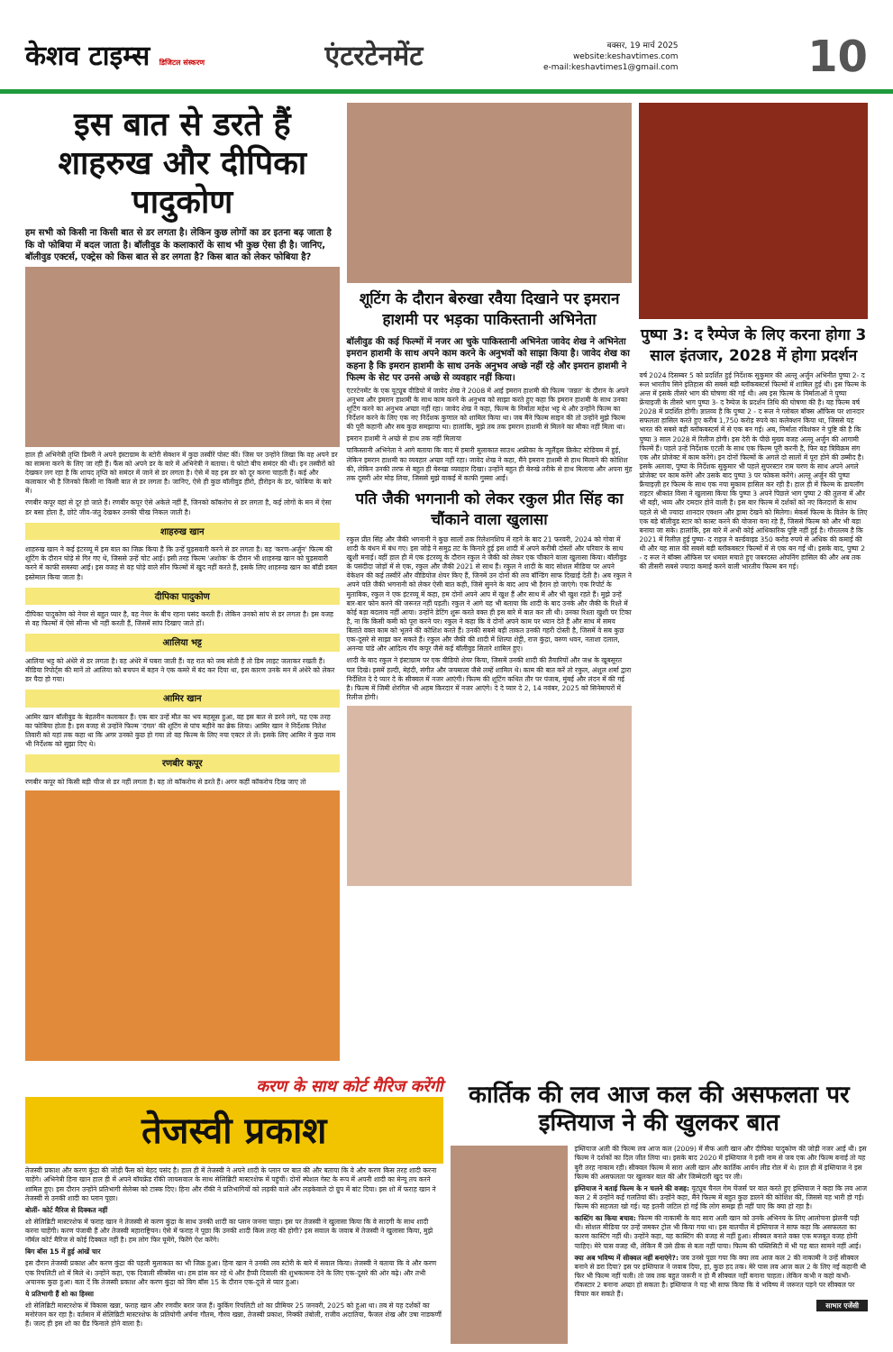केशव टाइम्स डिजिटल संस्करण
एंटरटेनमेंट
बक्सर, 19 मार्च 2025
website:keshavtimes.com
e-mail:keshavtimes1@gmail.com
10
इस बात से डरते हैं शाहरुख और दीपिका पादुकोण
हम सभी को किसी ना किसी बात से डर लगता है। लेकिन कुछ लोगों का डर इतना बढ़ जाता है कि वो फोबिया में बदल जाता है। बॉलीवुड के कलाकारों के साथ भी कुछ ऐसा ही है। जानिए, बॉलीवुड एक्टर्स, एक्ट्रेस को किस बात से डर लगता है? किस बात को लेकर फोबिया है?
हाल ही अभिनेत्री तृप्ति डिमरी ने अपने इंस्टाग्राम के स्टोरी सेक्शन में कुछ तस्वीरें पोस्ट कीं। जिस पर उन्होंने लिखा कि वह अपने डर का सामना करने के लिए जा रही हैं। फैंस को अपने डर के बारे में अभिनेत्री ने बताया। ये फोटो बीच समंदर की थीं। इन तस्वीरों को देखकर लग रहा है कि शायद तृप्ति को समंदर में जाने से डर लगता है। ऐसे में वह इस डर को दूर करना चाहती हैं। कई और कलाकार भी है जिनको किसी ना किसी बात से डर लगता है। जानिए, ऐसे ही कुछ बॉलीवुड हीरो, हीरोइन के डर, फोबिया के बारे में।
रणबीर कपूर वहां से दूर हो जाते हैं। रणबीर कपूर ऐसे अकेले नहीं हैं, जिनको कॉकरोच से डर लगता है, कई लोगों के मन में ऐसा डर बसा होता है, छोटे जीव-जंतु देखकर उनकी चीख निकल जाती है।
शाहरुख खान
शाहरुख खान ने कई इंटरव्यू में इस बात का जिक्र किया है कि उन्हें घुड़सवारी करने से डर लगता है। वह 'करण-अर्जुन' फिल्म की शूटिंग के दौरान घोड़े से गिर गए थे, जिससे उन्हें चोट आई। इसी तरह फिल्म 'अशोक' के दौरान भी शाहरुख खान को घुड़सवारी करने में काफी समस्या आई। इस वजह से वह घोड़े वाले सीन फिल्मों में खुद नहीं करते हैं, इसके लिए शाहरुख खान का बॉडी डबल इस्तेमाल किया जाता है।
दीपिका पादुकोण
दीपिका पादुकोण को नेचर से बहुत प्यार है, वह नेचर के बीच रहना पसंद करती हैं। लेकिन उनको सांप से डर लगता है। इस वजह से वह फिल्मों में ऐसे सीन्स भी नहीं करती हैं, जिसमें सांप दिखाए जाते हों।
आलिया भट्ट
आलिया भट्ट को अंधेरे से डर लगता है। वह अंधेरे में घबरा जाती हैं। वह रात को जब सोती हैं तो डिम लाइट जलाकर रखती हैं। मीडिया रिपोर्ट्स की मानें तो आलिया को बचपन में बहन ने एक कमरे में बंद कर दिया था, इस कारण उनके मन में अंधेरे को लेकर डर पैदा हो गया।
आमिर खान
आमिर खान बॉलीवुड के बेहतरीन कलाकार हैं। एक बार उन्हें मौत का भय महसूस हुआ, वह इस बात से डरने लगे, यह एक तरह का फोबिया होता है। इस वजह से उन्होंने फिल्म 'दंगल' की शूटिंग से पांच महीने का ब्रेक लिया। आमिर खान ने निर्देशक नितेश तिवारी को यहां तक कहा था कि अगर उनको कुछ हो गया तो वह फिल्म के लिए नया एक्टर ले लें। इसके लिए आमिर ने कुछ नाम भी निर्देशक को सुझा दिए थे।
रणबीर कपूर
रणबीर कपूर को किसी बड़ी चीज से डर नहीं लगता है। वह तो कॉकरोच से डरते हैं। अगर कहीं कॉकरोच दिख जाए तो
शूटिंग के दौरान बेरुखा रवैया दिखाने पर इमरान हाशमी पर भड़का पाकिस्तानी अभिनेता
बॉलीवुड की कई फिल्मों में नजर आ चुके पाकिस्तानी अभिनेता जावेद शेख ने अभिनेता इमरान हाशमी के साथ अपने काम करने के अनुभवों को साझा किया है। जावेद शेख का कहना है कि इमरान हाशमी के साथ उनके अनुभव अच्छे नहीं रहे और इमरान हाशमी ने फिल्म के सेट पर उनसे अच्छे से व्यवहार नहीं किया।
एंटरटेनमेंट के एक यूट्यूब वीडियो में जावेद शेख ने 2008 में आई इमरान हाशमी की फिल्म 'जन्नत' के दौरान के अपने अनुभव और इमरान हाशमी के साथ काम करने के अनुभव को साझा करते हुए कहा कि इमरान हाशमी के साथ उनका शूटिंग करने का अनुभव अच्छा नहीं रहा। जावेद शेख ने कहा, फिल्म के निर्माता महेश भट्ट थे और उन्होंने फिल्म का निर्देशन करने के लिए एक नए निर्देशक कुणाल को शामिल किया था। जब मैंने फिल्म साइन की तो उन्होंने मुझे फिल्म की पूरी कहानी और सब कुछ समझाया था। हालांकि, मुझे तब तक इमरान हाशमी से मिलने का मौका नहीं मिला था।
इमरान हाशमी ने अच्छे से हाथ तक नहीं मिलाया
पाकिस्तानी अभिनेता ने आगे बताया कि बाद में हमारी मुलाकात साउथ अफ्रीका के न्यूलैंड्स क्रिकेट स्टेडियम में हुई, लेकिन इमरान हाशमी का व्यवहार अच्छा नहीं रहा। जावेद शेख ने कहा, मैंने इमरान हाशमी से हाथ मिलाने की कोशिश की, लेकिन उनकी तरफ से बहुत ही बेरुखा व्यवहार दिखा। उन्होंने बहुत ही बेरुखे तरीके से हाथ मिलाया और अपना मुंह तक दूसरी ओर मोड़ लिया, जिससे मुझे वाकई में काफी गुस्सा आई।
पति जैकी भगनानी को लेकर रकुल प्रीत सिंह का चौंकाने वाला खुलासा
रकुल प्रीत सिंह और जैकी भगनानी ने कुछ सालों तक रिलेशनशिप में रहने के बाद 21 फरवरी, 2024 को गोवा में शादी के बंधन में बंध गए। इस जोड़े ने समुद्र तट के किनारे हुई इस शादी में अपने करीबी दोस्तों और परिवार के साथ खुशी मनाई। वहीं हाल ही में एक इंटरव्यू के दौरान रकुल ने जैकी को लेकर एक चौंकाने वाला खुलासा किया। बॉलीवुड के पसंदीदा जोड़ों में से एक, रकुल और जैकी 2021 से साथ हैं। रकुल ने शादी के बाद सोशल मीडिया पर अपने वेकेशन की कई तस्वीरें और वीडियोज शेयर किए हैं, जिनमें उन दोनों की लव बॉन्डिंग साफ दिखाई देती है। अब रकुल ने अपने पति जैकी भगनानी को लेकर ऐसी बात कही, जिसे सुनने के बाद आप भी हैरान हो जाएंगे। एक रिपोर्ट के मुताबिक, रकुल ने एक इंटरव्यू में कहा, हम दोनों अपने आप में खुश हैं और साथ में और भी खुश रहते हैं। मुझे उन्हें बार-बार फोन करने की जरूरत नहीं पड़ती। रकुल ने आगे यह भी बताया कि शादी के बाद उनके और जैकी के रिश्ते में कोई बड़ा बदलाव नहीं आया। उन्होंने डेटिंग शुरू करते वक्त ही इस बारे में बात कर ली थी। उनका रिश्ता खुशी पर टिका है, ना कि किसी कमी को पूरा करने पर। रकुल ने कहा कि वे दोनों अपने काम पर ध्यान देते हैं और साथ में समय बिताते वक्त काम को भूलने की कोशिश करते हैं। उनकी सबसे बड़ी ताकत उनकी गहरी दोस्ती है, जिसमें वे सब कुछ एक-दूसरे से साझा कर सकते हैं। रकुल और जैकी की शादी में शिल्पा शेट्टी, राज कुंद्रा, वरुण धवन, नताशा दलाल, अनन्या पांडे और आदित्य रॉय कपूर जैसे कई बॉलीवुड सितारे शामिल हुए।
शादी के बाद रकुल ने इंस्टाग्राम पर एक वीडियो शेयर किया, जिसमें उनकी शादी की तैयारियों और जश्न के खूबसूरत पल दिखे। इसमें हल्दी, मेहंदी, संगीत और जयमाला जैसे लम्हें शामिल थे। काम की बात करें तो रकुल, अंशुल शर्मा द्वारा निर्देशित दे दे प्यार दे के सीक्वल में नजर आएंगी। फिल्म की शूटिंग कथित तौर पर पंजाब, मुंबई और लंदन में की गई है। फिल्म में जिमी शेरगिल भी अहम किरदार में नजर आएंगे। दे दे प्यार दे 2, 14 नवंबर, 2025 को सिनेमाघरों में रिलीज होगी।
पुष्पा 3: द रैम्पेज के लिए करना होगा 3 साल इंतजार, 2028 में होगा प्रदर्शन
वर्ष 2024 दिसम्बर 5 को प्रदर्शित हुई निर्देशक सुकुमार की अल्लू अर्जुन अभिनीत पुष्पा 2- द रूल भारतीय सिने इतिहास की सबसे बड़ी ब्लॉकबस्टर्स फिल्मों में शामिल हुई थी। इस फिल्म के अन्त में इसके तीसरे भाग की घोषणा की गई थी। अब इस फिल्म के निर्माताओं ने पुष्पा फ्रेंचाइजी के तीसरे भाग पुष्पा 3- द रैम्पेज के प्रदर्शन तिथि की घोषणा की है। यह फिल्म वर्ष 2028 में प्रदर्शित होगी। ज्ञातव्य है कि पुष्पा 2 - द रूल ने ग्लोबल बॉक्स ऑफिस पर शानदार सफलता हासिल करते हुए करीब 1,750 करोड़ रुपये का कलेक्शन किया था, जिससे यह भारत की सबसे बड़ी ब्लॉकबस्टर्स में से एक बन गई। अब, निर्माता रविशंकर ने पुष्टि की है कि पुष्पा 3 साल 2028 में रिलीज होगी। इस देरी के पीछे मुख्य वजह अल्लू अर्जुन की आगामी फिल्में हैं। पहले उन्हें निर्देशक एटली के साथ एक फिल्म पूरी करनी है, फिर वह त्रिविक्रम संग एक और प्रोजेक्ट में काम करेंगे। इन दोनों फिल्मों के अगले दो सालों में पूरा होने की उम्मीद है। इसके अलावा, पुष्पा के निर्देशक सुकुमार भी पहले सुपरस्टार राम चरण के साथ अपने अगले प्रोजेक्ट पर काम करेंगे और उसके बाद पुष्पा 3 पर फोकस करेंगे। अल्लू अर्जुन की पुष्पा फ्रैंचाइज़ी हर फिल्म के साथ एक नया मुकाम हासिल कर रही है। हाल ही में फिल्म के डायलॉग राइटर श्रीकांत विसा ने खुलासा किया कि पुष्पा 3 अपने पिछले भाग पुष्पा 2 की तुलना में और भी बड़ी, भव्य और दमदार होने वाली है। इस बार फिल्म में दर्शकों को नए किरदारों के साथ पहले से भी ज्यादा शानदार एक्शन और ड्रामा देखने को मिलेगा। मेकर्स फिल्म के विलेन के लिए एक बड़े बॉलीवुड स्टार को कास्ट करने की योजना बना रहे हैं, जिससे फिल्म को और भी बड़ा बनाया जा सके। हालांकि, इस बारे में अभी कोई आधिकारिक पुष्टि नहीं हुई है। गौरतलब है कि 2021 में रिलीज़ हुई पुष्पा- द राइज़ ने वर्ल्डवाइड 350 करोड़ रुपये से अधिक की कमाई की थी और यह साल की सबसे बड़ी ब्लॉकबस्टर फिल्मों में से एक बन गई थी। इसके बाद, पुष्पा 2 - द रूल ने बॉक्स ऑफिस पर धमाल मचाते हुए जबरदस्त ओपनिंग हासिल की और अब तक की तीसरी सबसे ज्यादा कमाई करने वाली भारतीय फिल्म बन गई।
करण के साथ कोर्ट मैरिज करेंगी
तेजस्वी प्रकाश
तेजस्वी प्रकाश और करण कुंद्रा की जोड़ी फैंस को बेहद पसंद है। हाल ही में तेजस्वी ने अपने शादी के प्लान पर बात की और बताया कि वे और करण किस तरह शादी करना चाहेंगे। अभिनेत्री हिना खान हाल ही में अपने बॉयफ्रेंड रॉकी जायसवाल के साथ सेलिब्रिटी मास्टरशेफ में पहुंचीं। दोनों स्पेशल गेस्ट के रूप में अपनी शादी का मेन्यू तय करने शामिल हुए। इस दौरान उन्होंने प्रतिभागी सेलेब्स को टास्क दिए। हिना और रॉकी ने प्रतिभागियों को लड़की वाले और लड़केवाले दो ग्रुप में बांट दिया। इस शो में फराह खान ने तेजस्वी से उनकी शादी का प्लान पूछा।
बोलीं- कोर्ट मैरिज से दिक्कत नहीं
शो सेलिब्रिटी मास्टरशेफ में फराह खान ने तेजस्वी से करण कुंद्रा के साथ उनकी शादी का प्लान जनना चाहा। इस पर तेजस्वी ने खुलासा किया कि वे सादगी के साथ शादी करना चाहेंगी। करण पंजाबी हैं और तेजस्वी महाराष्ट्रियन। ऐसे में फराह ने पूछा कि उनकी शादी किस तरह की होगी? इस सवाल के जवाब में तेजस्वी ने खुलासा किया, मुझे नॉर्मल कोर्ट मैरिज से कोई दिक्कत नहीं है। हम लोग फिर घूमेंगे, फिरेंगे ऐश करेंगे।
बिग बॉस 15 में हुई आंखें चार
इस दौरान तेजस्वी प्रकाश और करण कुंद्रा की पहली मुलाकात का भी जिक्र हुआ। हिना खान ने उनकी लव स्टोरी के बारे में सवाल किया। तेजस्वी ने बताया कि वे और करण एक रियलिटी शो में मिले थे। उन्होंने कहा, एक दिवाली सीक्वेंस था। हम डांस कर रहे थे और हैप्पी दिवाली की शुभकामना देने के लिए एक-दूसरे की ओर बढ़े। और तभी अचानक कुछ हुआ। बता दें कि तेजस्वी प्रकाश और करण कुंद्रा को बिग बॉस 15 के दौरान एक-दूजे से प्यार हुआ।
ये प्रतिभागी हैं शो का हिस्सा
शो सेलिब्रिटी मास्टरशेफ में विकास खन्ना, फराह खान और रणवीर बरार जज हैं। कुकिंग रियलिटी शो का प्रीमियर 25 जनवरी, 2025 को हुआ था। तब से यह दर्शकों का मनोरंजन कर रहा है। वर्तमान में सेलिब्रिटी मास्टरशेफ के प्रतियोगी अर्चना गौतम, गौरव खन्ना, तेजस्वी प्रकाश, निक्की तंबोली, राजीव अदातिया, फैजल शेख और उषा नाडकर्णी हैं। जल्द ही इस शो का ग्रैंड फिनाले होने वाला है।
कार्तिक की लव आज कल की असफलता पर इम्तियाज ने की खुलकर बात
इम्तियाज अली की फिल्म लव आज कल (2009) में सैफ अली खान और दीपिका पादुकोण की जोड़ी नजर आई थी। इस फिल्म ने दर्शकों का दिल जीत लिया था। इसके बाद 2020 में इम्तियाज ने इसी नाम से जब एक और फिल्म बनाई तो यह बुरी तरह नाकाम रही। सीक्वल फिल्म में सारा अली खान और कार्तिक आर्यन लीड रोल में थे। हाल ही में इम्तियाज ने इस फिल्म की असफलता पर खुलकर बात की और जिम्मेदारी खुद पर ली।
इम्तियाज ने बताई फिल्म के न चलने की वजह: यूट्यूब चैनल गेम चेंजर्स पर बात करते हुए इम्तियाज ने कहा कि लव आज कल 2 में उन्होंने कई गलतियां कीं। उन्होंने कहा, मैंने फिल्म में बहुत कुछ डालने की कोशिश की, जिससे यह भारी हो गई। फिल्म की सहजता खो गई। यह इतनी जटिल हो गई कि लोग समझ ही नहीं पाए कि क्या हो रहा है।
कास्टिंग का किया बचाव: फिल्म की नाकामी के बाद सारा अली खान को उनके अभिनय के लिए आलोचना झेलनी पड़ी थी। सोशल मीडिया पर उन्हें जमकर ट्रोल भी किया गया था। इस बातचीत में इम्तियाज ने साफ कहा कि असफलता का कारण कास्टिंग नहीं थी। उन्होंने कहा, यह कास्टिंग की वजह से नहीं हुआ। सीक्वल बनाते वक्त एक मजबूत वजह होनी चाहिए। मेरे पास वजह थी, लेकिन मैं उसे ठीक से बता नहीं पाया। फिल्म की पब्लिसिटी में भी यह बात सामने नहीं आई।
क्या अब भविष्य में सीक्वल नहीं बनाएंगे?: जब उनसे पूछा गया कि क्या लव आज कल 2 की नाकामी ने उन्हें सीक्वल बनाने से डरा दिया? इस पर इम्तियाज ने जवाब दिया, हां, कुछ हद तक। मेरे पास लव आज कल 2 के लिए नई कहानी थी फिर भी फिल्म नहीं चली। तो जब तक बहुत जरूरी न हो मैं सीक्वल नहीं बनाना चाहता। लेकिन कभी न कहो कभी- रॉकस्टार 2 बनाना अच्छा हो सकता है। इम्तियाज ने यह भी साफ किया कि वे भविष्य में जरूरत पड़ने पर सीक्वल पर विचार कर सकते हैं।
साभार एजेंसी